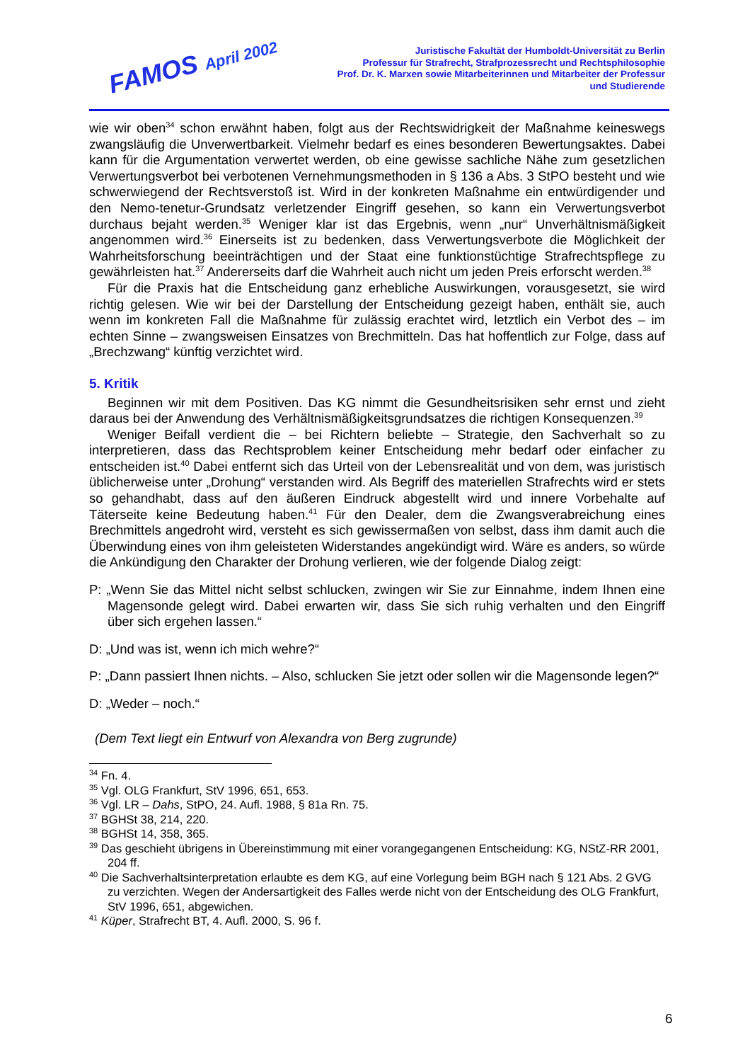FAMOS April 2002
Juristische Fakultät der Humboldt-Universität zu Berlin
Professur für Strafrecht, Strafprozessrecht und Rechtsphilosophie
Prof. Dr. K. Marxen sowie Mitarbeiterinnen und Mitarbeiter der Professur
und Studierende
wie wir oben<sup>34</sup> schon erwähnt haben, folgt aus der Rechtswidrigkeit der Maßnahme keineswegs zwangsläufig die Unverwertbarkeit. Vielmehr bedarf es eines besonderen Bewertungsaktes. Dabei kann für die Argumentation verwertet werden, ob eine gewisse sachliche Nähe zum gesetzlichen Verwertungsverbot bei verbotenen Vernehmungsmethoden in § 136 a Abs. 3 StPO besteht und wie schwerwiegend der Rechtsverstoß ist. Wird in der konkreten Maßnahme ein entwürdigender und den Nemo-tenetur-Grundsatz verletzender Eingriff gesehen, so kann ein Verwertungsverbot durchaus bejaht werden.<sup>35</sup> Weniger klar ist das Ergebnis, wenn „nur“ Unverhältnismäßigkeit angenommen wird.<sup>36</sup> Einerseits ist zu bedenken, dass Verwertungsverbote die Möglichkeit der Wahrheitsforschung beeinträchtigen und der Staat eine funktionstüchtige Strafrechtspflege zu gewährleisten hat.<sup>37</sup> Andererseits darf die Wahrheit auch nicht um jeden Preis erforscht werden.<sup>38</sup>
Für die Praxis hat die Entscheidung ganz erhebliche Auswirkungen, vorausgesetzt, sie wird richtig gelesen. Wie wir bei der Darstellung der Entscheidung gezeigt haben, enthält sie, auch wenn im konkreten Fall die Maßnahme für zulässig erachtet wird, letztlich ein Verbot des – im echten Sinne – zwangsweisen Einsatzes von Brechmitteln. Das hat hoffentlich zur Folge, dass auf „Brechzwang“ künftig verzichtet wird.
5. Kritik
Beginnen wir mit dem Positiven. Das KG nimmt die Gesundheitsrisiken sehr ernst und zieht daraus bei der Anwendung des Verhältnismäßigkeitsgrundsatzes die richtigen Konsequenzen.<sup>39</sup>
Weniger Beifall verdient die – bei Richtern beliebte – Strategie, den Sachverhalt so zu interpretieren, dass das Rechtsproblem keiner Entscheidung mehr bedarf oder einfacher zu entscheiden ist.<sup>40</sup> Dabei entfernt sich das Urteil von der Lebensrealität und von dem, was juristisch üblicherweise unter „Drohung“ verstanden wird. Als Begriff des materiellen Strafrechts wird er stets so gehandhabt, dass auf den äußeren Eindruck abgestellt wird und innere Vorbehalte auf Täterseite keine Bedeutung haben.<sup>41</sup> Für den Dealer, dem die Zwangsverabreichung eines Brechmittels angedroht wird, versteht es sich gewissermaßen von selbst, dass ihm damit auch die Überwindung eines von ihm geleisteten Widerstandes angekündigt wird. Wäre es anders, so würde die Ankündigung den Charakter der Drohung verlieren, wie der folgende Dialog zeigt:
P: „Wenn Sie das Mittel nicht selbst schlucken, zwingen wir Sie zur Einnahme, indem Ihnen eine Magensonde gelegt wird. Dabei erwarten wir, dass Sie sich ruhig verhalten und den Eingriff über sich ergehen lassen.“
D: „Und was ist, wenn ich mich wehre?“
P: „Dann passiert Ihnen nichts. – Also, schlucken Sie jetzt oder sollen wir die Magensonde legen?“
D: „Weder – noch.“
(Dem Text liegt ein Entwurf von Alexandra von Berg zugrunde)
<sup>34</sup> Fn. 4.
<sup>35</sup> Vgl. OLG Frankfurt, StV 1996, 651, 653.
<sup>36</sup> Vgl. LR – Dahs, StPO, 24. Aufl. 1988, § 81a Rn. 75.
<sup>37</sup> BGHSt 38, 214, 220.
<sup>38</sup> BGHSt 14, 358, 365.
<sup>39</sup> Das geschieht übrigens in Übereinstimmung mit einer vorangegangenen Entscheidung: KG, NStZ-RR 2001, 204 ff.
<sup>40</sup> Die Sachverhaltsinterpretation erlaubte es dem KG, auf eine Vorlegung beim BGH nach § 121 Abs. 2 GVG zu verzichten. Wegen der Andersartigkeit des Falles werde nicht von der Entscheidung des OLG Frankfurt, StV 1996, 651, abgewichen.
<sup>41</sup> Küper, Strafrecht BT, 4. Aufl. 2000, S. 96 f.
6